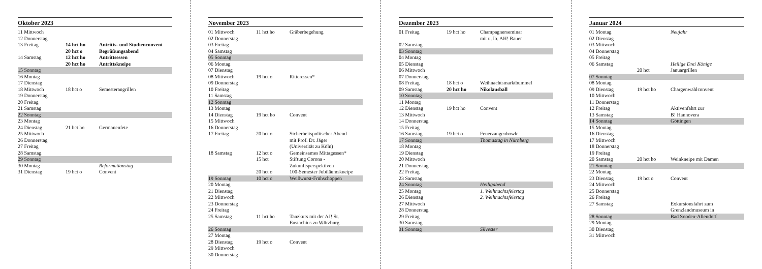Oktober 2023
| 11 Mittwoch | | |
| 12 Donnerstag | | |
| 13 Freitag | 14 hct ho | Antritts- und Studienconvent |
| | 20 hct o | Begrüßungsabend |
| 14 Samstag | 12 hct ho | Antrittsessen |
| | 20 hct ho | Antrittskneipe |
| 15 Sonntag | | |
| 16 Montag | | |
| 17 Dienstag | | |
| 18 Mittwoch | 18 hct o | Semesterangrillen |
| 19 Donnerstag | | |
| 20 Freitag | | |
| 21 Samstag | | |
| 22 Sonntag | | |
| 23 Montag | | |
| 24 Dienstag | 21 hct ho | Germanenfete |
| 25 Mittwoch | | |
| 26 Donnerstag | | |
| 27 Freitag | | |
| 28 Samstag | | |
| 29 Sonntag | | |
| 30 Montag | | Reformationstag |
| 31 Dienstag | 19 hct o | Convent |
November 2023
| 01 Mittwoch | 11 hct ho | Gräberbegehung |
| 02 Donnerstag | | |
| 03 Freitag | | |
| 04 Samstag | | |
| 05 Sonntag | | |
| 06 Montag | | |
| 07 Dienstag | | |
| 08 Mittwoch | 19 hct o | Ritteressen* |
| 09 Donnerstag | | |
| 10 Freitag | | |
| 11 Samstag | | |
| 12 Sonntag | | |
| 13 Montag | | |
| 14 Dienstag | 19 hct ho | Convent |
| 15 Mittwoch | | |
| 16 Donnerstag | | |
| 17 Freitag | 20 hct o | Sicherheitspolitscher Abend mit Prof. Dr. Jäger (Universität zu Köln) |
| 18 Samstag | 12 hct o | Gemeinsames Mittagessen* |
| | 15 hct | Stiftung Corona - Zukunftsperspektiven |
| | 20 hct o | 100-Semester Jubiläumskneipe |
| 19 Sonntag | 10 hct o | Weißwurst-Frühschoppen |
| 20 Montag | | |
| 21 Dienstag | | |
| 22 Mittwoch | | |
| 23 Donnerstag | | |
| 24 Freitag | | |
| 25 Samstag | 11 hct ho | Tanzkurs mit der AJ! St. Eustachius zu Würzburg |
| 26 Sonntag | | |
| 27 Montag | | |
| 28 Dienstag | 19 hct o | Convent |
| 29 Mittwoch | | |
| 30 Donnerstag | | |
Dezember 2023
| 01 Freitag | 19 hct ho | Champagnerseminar mit u. lb. AH! Bauer |
| 02 Samstag | | |
| 03 Sonntag | | |
| 04 Montag | | |
| 05 Dienstag | | |
| 06 Mittwoch | | |
| 07 Donnerstag | | |
| 08 Freitag | 18 hct o | Weihnachtsmarktbummel |
| 09 Samstag | 20 hct ho | Nikolausball |
| 10 Sonntag | | |
| 11 Montag | | |
| 12 Dienstag | 19 hct ho | Convent |
| 13 Mittwoch | | |
| 14 Donnerstag | | |
| 15 Freitag | | |
| 16 Samstag | 19 hct o | Feuerzangenbowle |
| 17 Sonntag | | Thomastag in Nürnberg |
| 18 Montag | | |
| 19 Dienstag | | |
| 20 Mittwoch | | |
| 21 Donnerstag | | |
| 22 Freitag | | |
| 23 Samstag | | |
| 24 Sonntag | | Heiligabend |
| 25 Montag | | 1. Weihnachtsfeiertag |
| 26 Dienstag | | 2. Weihnachtsfeiertag |
| 27 Mittwoch | | |
| 28 Donnerstag | | |
| 29 Freitag | | |
| 30 Samstag | | |
| 31 Sonntag | | Silvester |
Januar 2024
| 01 Montag | | Neujahr |
| 02 Dienstag | | |
| 03 Mittwoch | | |
| 04 Donnerstag | | |
| 05 Freitag | | |
| 06 Samstag | | Heilige Drei Könige |
| | 20 hct | Januargrillen |
| 07 Sonntag | | |
| 08 Montag | | |
| 09 Dienstag | 19 hct ho | Chargenwahlconvent |
| 10 Mittwoch | | |
| 11 Donnerstag | | |
| 12 Freitag | | Aktivenfahrt zur |
| 13 Samstag | | B! Hannovera |
| 14 Sonntag | | Göttingen |
| 15 Montag | | |
| 16 Dienstag | | |
| 17 Mittwoch | | |
| 18 Donnerstag | | |
| 19 Freitag | | |
| 20 Samstag | 20 hct ho | Weinkneipe mit Damen |
| 21 Sonntag | | |
| 22 Montag | | |
| 23 Dienstag | 19 hct o | Convent |
| 24 Mittwoch | | |
| 25 Donnerstag | | |
| 26 Freitag | | |
| 27 Samstag | | Exkursionsfahrt zum Grenzlandmuseum in |
| 28 Sonntag | | Bad Sooden-Allendorf |
| 29 Montag | | |
| 30 Dienstag | | |
| 31 Mittwoch | | |